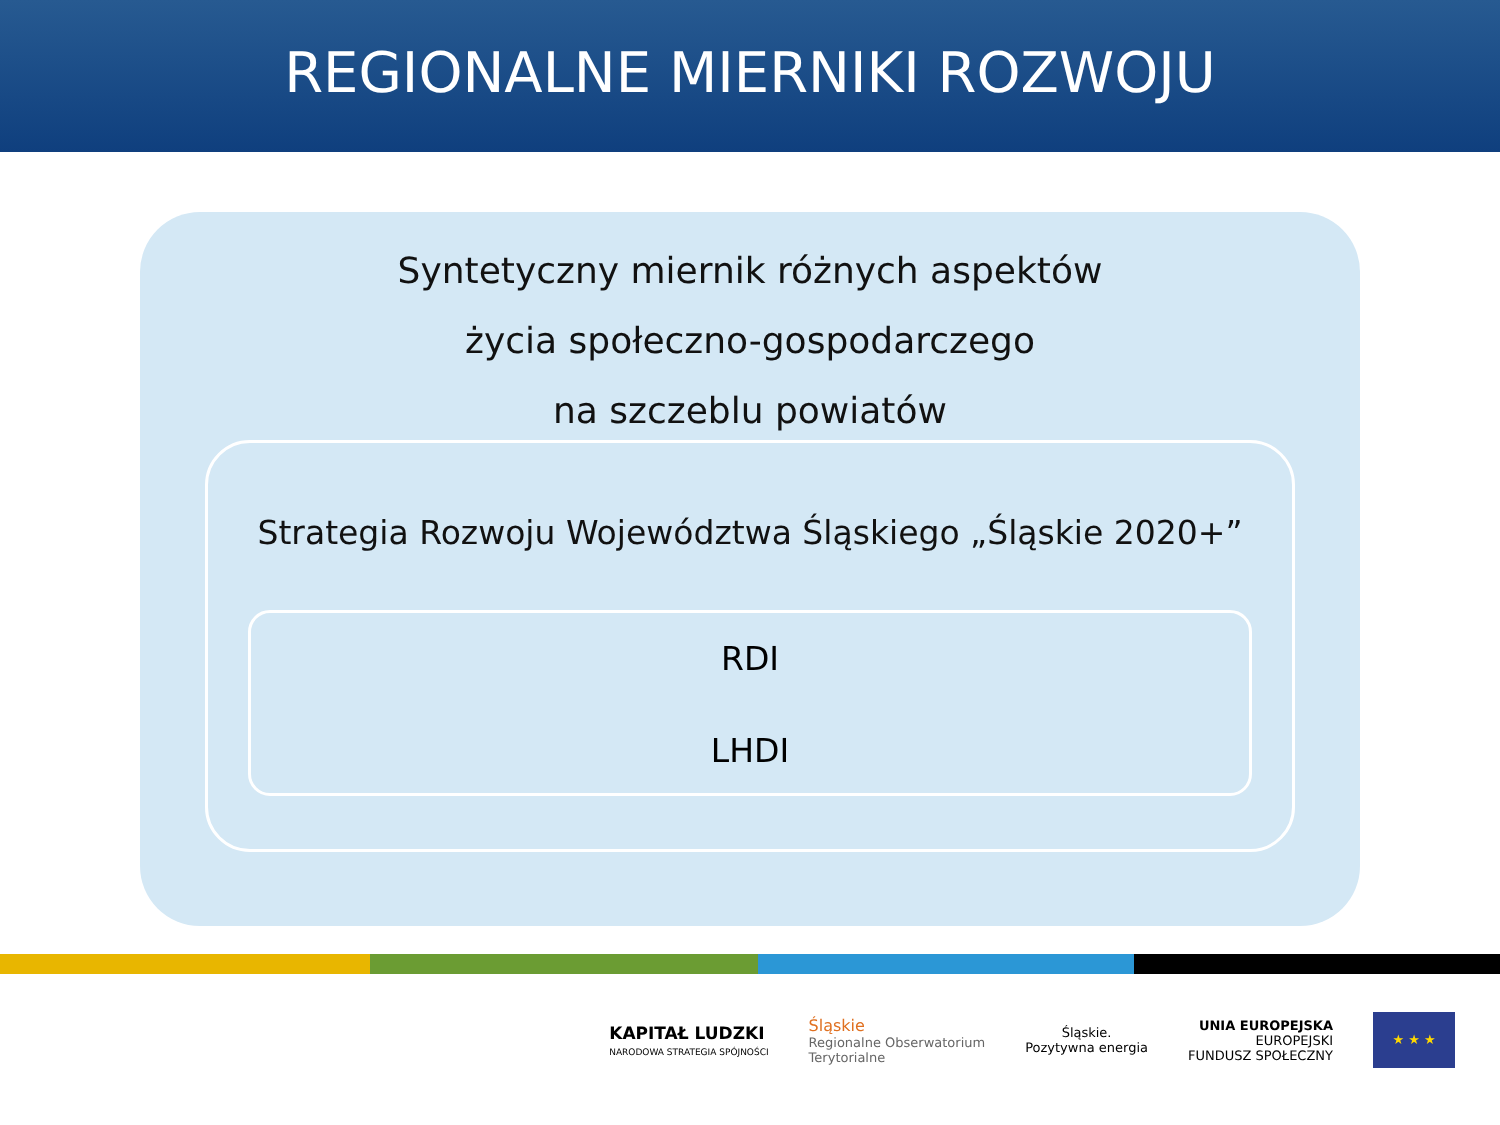REGIONALNE MIERNIKI ROZWOJU
Syntetyczny miernik różnych aspektów
życia społeczno-gospodarczego
na szczeblu powiatów
Strategia Rozwoju Województwa Śląskiego „Śląskie 2020+”
RDI
LHDI
KAPITAŁ LUDZKI
NARODOWA STRATEGIA SPÓJNOŚCI
Śląskie
Regionalne Obserwatorium
Terytorialne
Śląskie.
Pozytywna energia
UNIA EUROPEJSKA
EUROPEJSKI
FUNDUSZ SPOŁECZNY
★ ★ ★